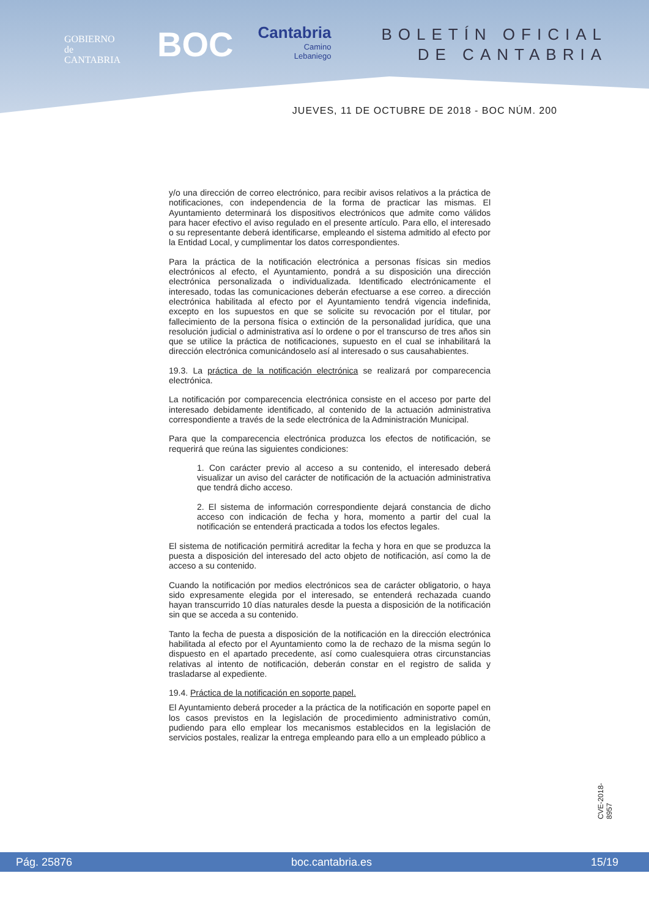GOBIERNO
de
CANTABRIA
BOC
Cantabria
Camino
Lebaniego
BOLETÍN OFICIAL
DE CANTABRIA
JUEVES, 11 DE OCTUBRE DE 2018 - BOC NÚM. 200
y/o una dirección de correo electrónico, para recibir avisos relativos a la práctica de notificaciones, con independencia de la forma de practicar las mismas. El Ayuntamiento determinará los dispositivos electrónicos que admite como válidos para hacer efectivo el aviso regulado en el presente artículo. Para ello, el interesado o su representante deberá identificarse, empleando el sistema admitido al efecto por la Entidad Local, y cumplimentar los datos correspondientes.
Para la práctica de la notificación electrónica a personas físicas sin medios electrónicos al efecto, el Ayuntamiento, pondrá a su disposición una dirección electrónica personalizada o individualizada. Identificado electrónicamente el interesado, todas las comunicaciones deberán efectuarse a ese correo. a dirección electrónica habilitada al efecto por el Ayuntamiento tendrá vigencia indefinida, excepto en los supuestos en que se solicite su revocación por el titular, por fallecimiento de la persona física o extinción de la personalidad jurídica, que una resolución judicial o administrativa así lo ordene o por el transcurso de tres años sin que se utilice la práctica de notificaciones, supuesto en el cual se inhabilitará la dirección electrónica comunicándoselo así al interesado o sus causahabientes.
19.3. La práctica de la notificación electrónica se realizará por comparecencia electrónica.
La notificación por comparecencia electrónica consiste en el acceso por parte del interesado debidamente identificado, al contenido de la actuación administrativa correspondiente a través de la sede electrónica de la Administración Municipal.
Para que la comparecencia electrónica produzca los efectos de notificación, se requerirá que reúna las siguientes condiciones:
1. Con carácter previo al acceso a su contenido, el interesado deberá visualizar un aviso del carácter de notificación de la actuación administrativa que tendrá dicho acceso.
2. El sistema de información correspondiente dejará constancia de dicho acceso con indicación de fecha y hora, momento a partir del cual la notificación se entenderá practicada a todos los efectos legales.
El sistema de notificación permitirá acreditar la fecha y hora en que se produzca la puesta a disposición del interesado del acto objeto de notificación, así como la de acceso a su contenido.
Cuando la notificación por medios electrónicos sea de carácter obligatorio, o haya sido expresamente elegida por el interesado, se entenderá rechazada cuando hayan transcurrido 10 días naturales desde la puesta a disposición de la notificación sin que se acceda a su contenido.
Tanto la fecha de puesta a disposición de la notificación en la dirección electrónica habilitada al efecto por el Ayuntamiento como la de rechazo de la misma según lo dispuesto en el apartado precedente, así como cualesquiera otras circunstancias relativas al intento de notificación, deberán constar en el registro de salida y trasladarse al expediente.
19.4. Práctica de la notificación en soporte papel.
El Ayuntamiento deberá proceder a la práctica de la notificación en soporte papel en los casos previstos en la legislación de procedimiento administrativo común, pudiendo para ello emplear los mecanismos establecidos en la legislación de servicios postales, realizar la entrega empleando para ello a un empleado público a
CVE-2018-8957
Pág. 25876 boc.cantabria.es 15/19